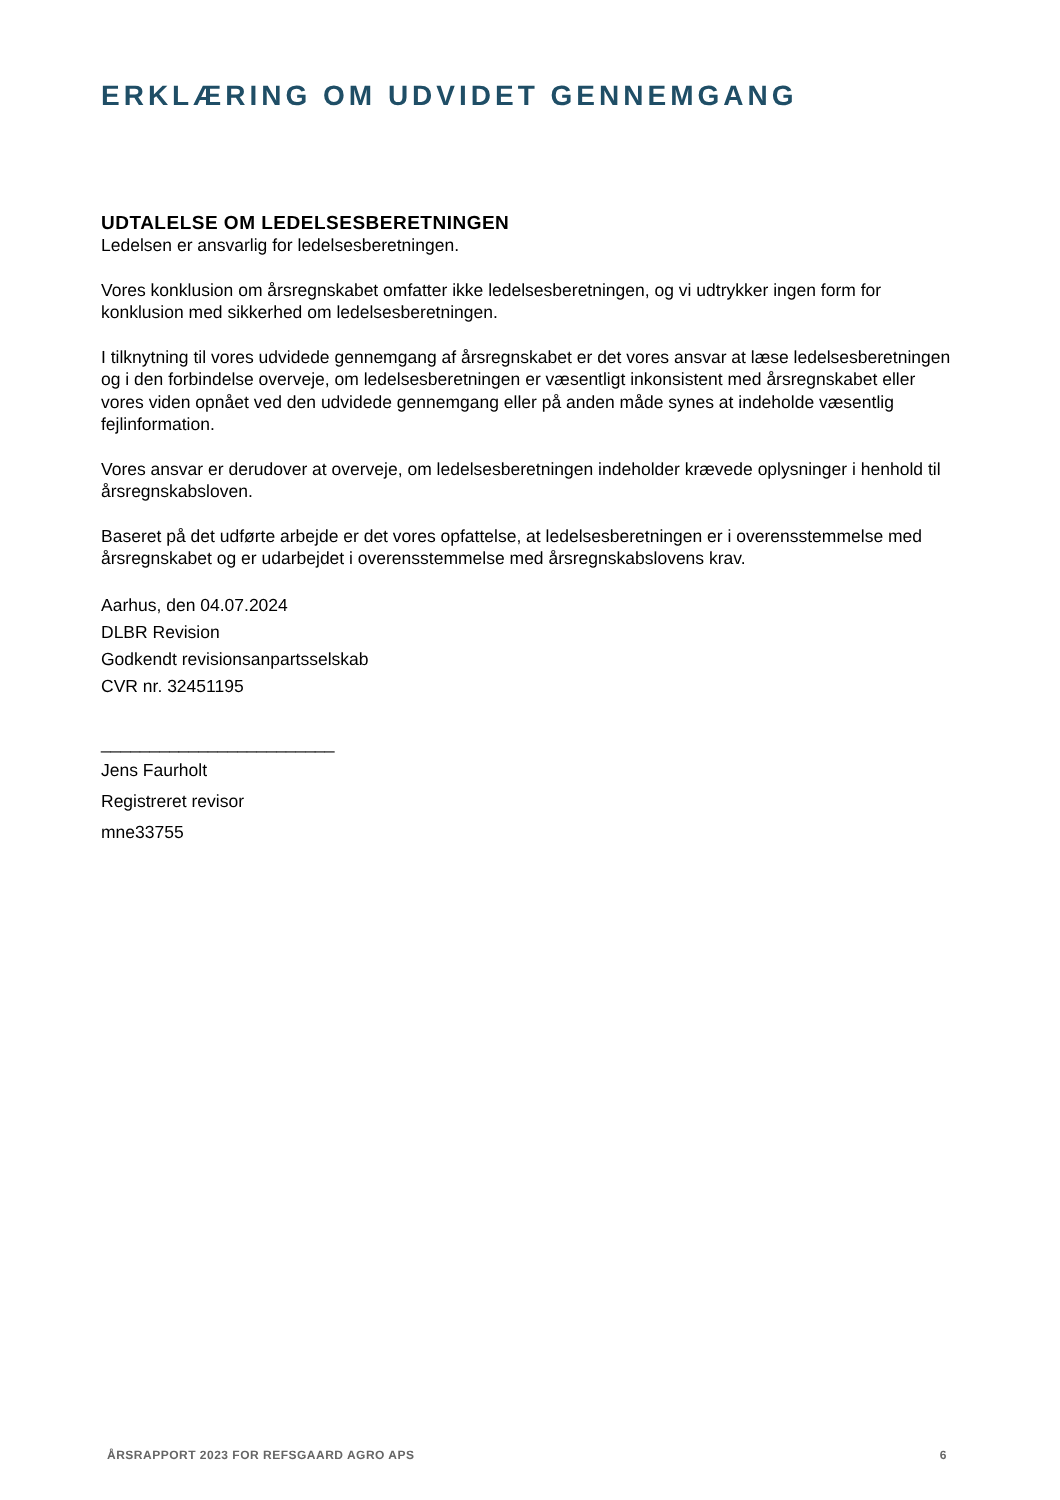ERKLÆRING OM UDVIDET GENNEMGANG
UDTALELSE OM LEDELSESBERETNINGEN
Ledelsen er ansvarlig for ledelsesberetningen.
Vores konklusion om årsregnskabet omfatter ikke ledelsesberetningen, og vi udtrykker ingen form for konklusion med sikkerhed om ledelsesberetningen.
I tilknytning til vores udvidede gennemgang af årsregnskabet er det vores ansvar at læse ledelsesberetningen og i den forbindelse overveje, om ledelsesberetningen er væsentligt inkonsistent med årsregnskabet eller vores viden opnået ved den udvidede gennemgang eller på anden måde synes at indeholde væsentlig fejlinformation.
Vores ansvar er derudover at overveje, om ledelsesberetningen indeholder krævede oplysninger i henhold til årsregnskabsloven.
Baseret på det udførte arbejde er det vores opfattelse, at ledelsesberetningen er i overensstemmelse med årsregnskabet og er udarbejdet i overensstemmelse med årsregnskabslovens krav.
Aarhus, den 04.07.2024
DLBR Revision
Godkendt revisionsanpartsselskab
CVR nr. 32451195
________________________
Jens Faurholt
Registreret revisor
mne33755
ÅRSRAPPORT 2023 FOR REFSGAARD AGRO APS 6